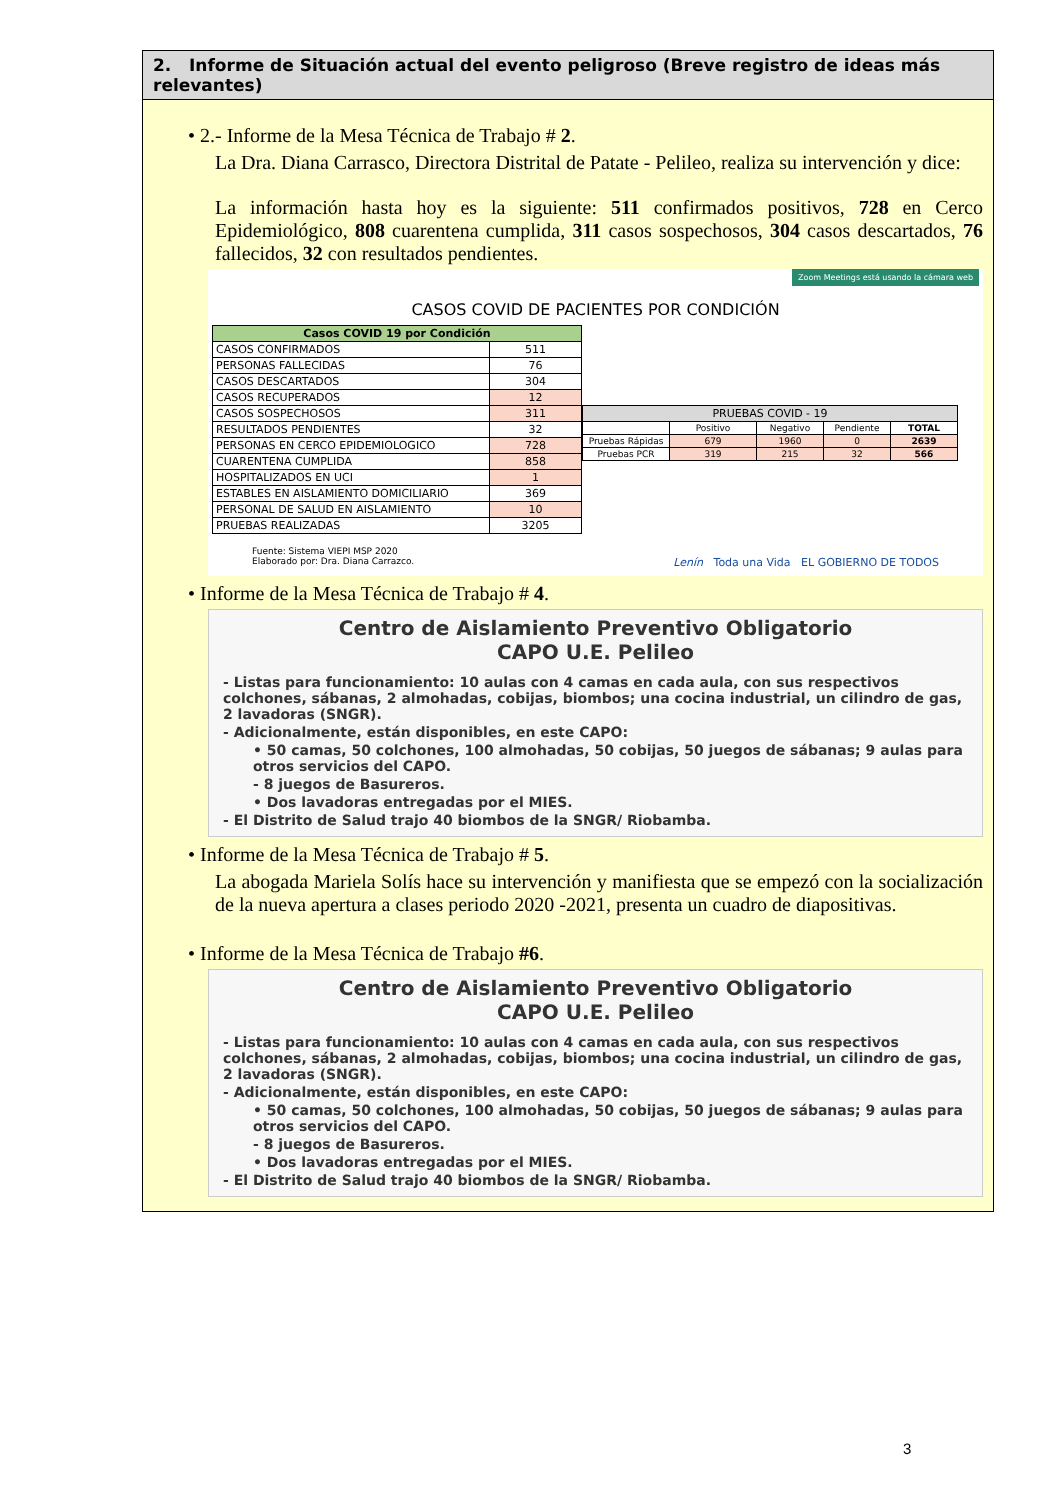2. Informe de Situación actual del evento peligroso (Breve registro de ideas más relevantes)
• 2.- Informe de la Mesa Técnica de Trabajo # 2.
La Dra. Diana Carrasco, Directora Distrital de Patate - Pelileo, realiza su intervención y dice:
La información hasta hoy es la siguiente: 511 confirmados positivos, 728 en Cerco Epidemiológico, 808 cuarentena cumplida, 311 casos sospechosos, 304 casos descartados, 76 fallecidos, 32 con resultados pendientes.
Zoom Meetings está usando la cámara web
CASOS COVID DE PACIENTES POR CONDICIÓN
| Casos COVID 19 por Condición | |
| --- | --- |
| CASOS CONFIRMADOS | 511 |
| PERSONAS FALLECIDAS | 76 |
| CASOS DESCARTADOS | 304 |
| CASOS RECUPERADOS | 12 |
| CASOS SOSPECHOSOS | 311 |
| RESULTADOS PENDIENTES | 32 |
| PERSONAS EN CERCO EPIDEMIOLOGICO | 728 |
| CUARENTENA CUMPLIDA | 858 |
| HOSPITALIZADOS EN UCI | 1 |
| ESTABLES EN AISLAMIENTO DOMICILIARIO | 369 |
| PERSONAL DE SALUD EN AISLAMIENTO | 10 |
| PRUEBAS REALIZADAS | 3205 |
| PRUEBAS COVID - 19 | | | | |
| --- | --- | --- | --- | --- |
| | Positivo | Negativo | Pendiente | TOTAL |
| Pruebas Rápidas | 679 | 1960 | 0 | 2639 |
| Pruebas PCR | 319 | 215 | 32 | 566 |
Fuente: Sistema VIEPI MSP 2020
Elaborado por: Dra. Diana Carrazco. Lenín Toda una Vida EL GOBIERNO DE TODOS
• Informe de la Mesa Técnica de Trabajo # 4.
Centro de Aislamiento Preventivo Obligatorio
CAPO U.E. Pelileo
- Listas para funcionamiento: 10 aulas con 4 camas en cada aula, con sus respectivos colchones, sábanas, 2 almohadas, cobijas, biombos; una cocina industrial, un cilindro de gas, 2 lavadoras (SNGR).
- Adicionalmente, están disponibles, en este CAPO:
• 50 camas, 50 colchones, 100 almohadas, 50 cobijas, 50 juegos de sábanas; 9 aulas para otros servicios del CAPO.
- 8 juegos de Basureros.
• Dos lavadoras entregadas por el MIES.
- El Distrito de Salud trajo 40 biombos de la SNGR/ Riobamba.
• Informe de la Mesa Técnica de Trabajo # 5.
La abogada Mariela Solís hace su intervención y manifiesta que se empezó con la socialización de la nueva apertura a clases periodo 2020 -2021, presenta un cuadro de diapositivas.
• Informe de la Mesa Técnica de Trabajo #6.
Centro de Aislamiento Preventivo Obligatorio
CAPO U.E. Pelileo
- Listas para funcionamiento: 10 aulas con 4 camas en cada aula, con sus respectivos colchones, sábanas, 2 almohadas, cobijas, biombos; una cocina industrial, un cilindro de gas, 2 lavadoras (SNGR).
- Adicionalmente, están disponibles, en este CAPO:
• 50 camas, 50 colchones, 100 almohadas, 50 cobijas, 50 juegos de sábanas; 9 aulas para otros servicios del CAPO.
- 8 juegos de Basureros.
• Dos lavadoras entregadas por el MIES.
- El Distrito de Salud trajo 40 biombos de la SNGR/ Riobamba.
3